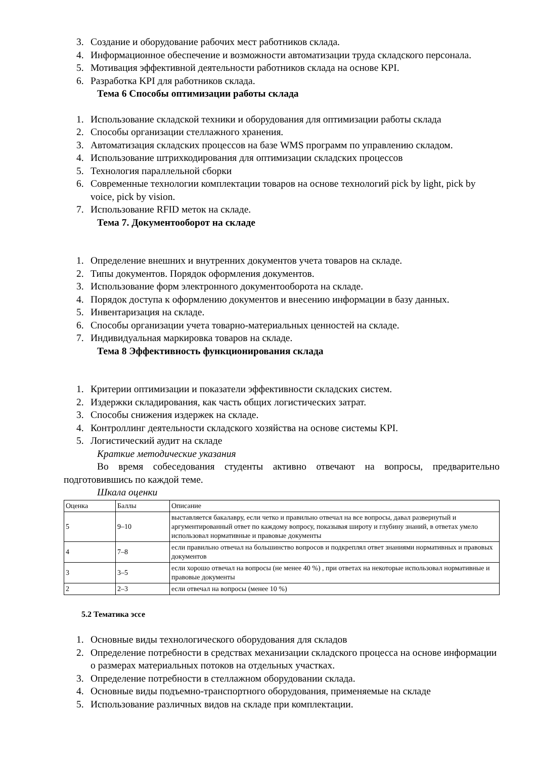3. Создание и оборудование рабочих мест работников склада.
4. Информационное обеспечение и возможности автоматизации труда складского персонала.
5. Мотивация эффективной деятельности работников склада на основе KPI.
6. Разработка KPI для работников склада.
Тема 6 Способы оптимизации работы склада
1. Использование складской техники и оборудования для оптимизации работы склада
2. Способы организации стеллажного хранения.
3. Автоматизация складских процессов на базе WMS программ по управлению складом.
4. Использование штрихкодирования для оптимизации складских процессов
5. Технология параллельной сборки
6. Современные технологии комплектации товаров на основе технологий pick by light, pick by voice, pick by vision.
7. Использование RFID меток на складе.
Тема 7. Документооборот на складе
1. Определение внешних и внутренних документов учета товаров на складе.
2. Типы документов. Порядок оформления документов.
3. Использование форм электронного документооборота на складе.
4. Порядок доступа к оформлению документов и внесению информации в базу данных.
5. Инвентаризация на складе.
6. Способы организации учета товарно-материальных ценностей на складе.
7. Индивидуальная маркировка товаров на складе.
Тема 8 Эффективность функционирования склада
1. Критерии оптимизации и показатели эффективности складских систем.
2. Издержки складирования, как часть общих логистических затрат.
3. Способы снижения издержек на складе.
4. Контроллинг деятельности складского хозяйства на основе системы KPI.
5. Логистический аудит на складе
Краткие методические указания
Во время собеседования студенты активно отвечают на вопросы, предварительно подготовившись по каждой теме.
Шкала оценки
| Оценка | Баллы | Описание |
| 5 | 9–10 | выставляется бакалавру, если четко и правильно отвечал на все вопросы, давал развернутый и аргументированный ответ по каждому вопросу, показывая широту и глубину знаний, в ответах умело использовал нормативные и правовые документы |
| 4 | 7–8 | если правильно отвечал на большинство вопросов и подкреплял ответ знаниями нормативных и правовых документов |
| 3 | 3–5 | если хорошо отвечал на вопросы (не менее 40 %) , при ответах на некоторые использовал нормативные и правовые документы |
| 2 | 2–3 | если отвечал на вопросы (менее 10 %) |
5.2 Тематика эссе
1. Основные виды технологического оборудования для складов
2. Определение потребности в средствах механизации складского процесса на основе информации о размерах материальных потоков на отдельных участках.
3. Определение потребности в стеллажном оборудовании склада.
4. Основные виды подъемно-транспортного оборудования, применяемые на складе
5. Использование различных видов на складе при комплектации.